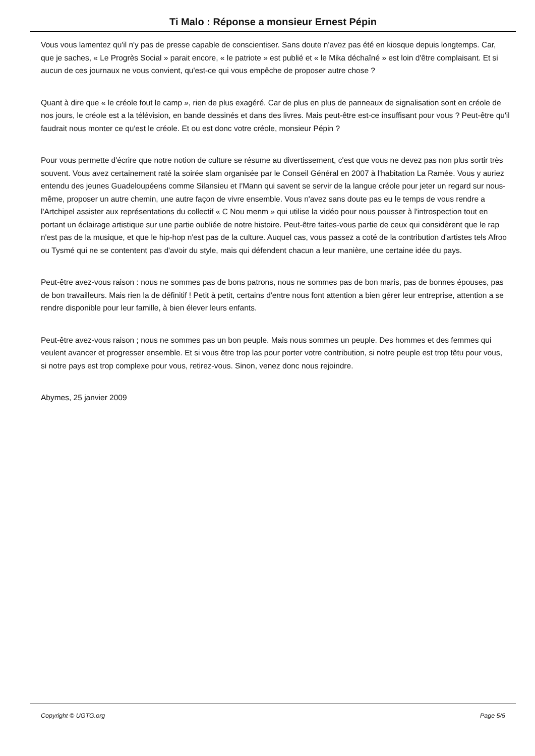Ti Malo : Réponse a monsieur Ernest Pépin
Vous vous lamentez qu'il n'y pas de presse capable de conscientiser. Sans doute n'avez pas été en kiosque depuis longtemps. Car, que je saches, « Le Progrès Social » parait encore, « le patriote » est publié et « le Mika déchaîné » est loin d'être complaisant. Et si aucun de ces journaux ne vous convient, qu'est-ce qui vous empêche de proposer autre chose ?
Quant à dire que « le créole fout le camp », rien de plus exagéré. Car de plus en plus de panneaux de signalisation sont en créole de nos jours, le créole est a la télévision, en bande dessinés et dans des livres. Mais peut-être est-ce insuffisant pour vous ? Peut-être qu'il faudrait nous monter ce qu'est le créole. Et ou est donc votre créole, monsieur Pépin ?
Pour vous permette d'écrire que notre notion de culture se résume au divertissement, c'est que vous ne devez pas non plus sortir très souvent. Vous avez certainement raté la soirée slam organisée par le Conseil Général en 2007 à l'habitation La Ramée. Vous y auriez entendu des jeunes Guadeloupéens comme Silansieu et I'Mann qui savent se servir de la langue créole pour jeter un regard sur nous-même, proposer un autre chemin, une autre façon de vivre ensemble. Vous n'avez sans doute pas eu le temps de vous rendre a l'Artchipel assister aux représentations du collectif « C Nou menm » qui utilise la vidéo pour nous pousser à l'introspection tout en portant un éclairage artistique sur une partie oubliée de notre histoire. Peut-être faites-vous partie de ceux qui considèrent que le rap n'est pas de la musique, et que le hip-hop n'est pas de la culture. Auquel cas, vous passez a coté de la contribution d'artistes tels Afroo ou Tysmé qui ne se contentent pas d'avoir du style, mais qui défendent chacun a leur manière, une certaine idée du pays.
Peut-être avez-vous raison : nous ne sommes pas de bons patrons, nous ne sommes pas de bon maris, pas de bonnes épouses, pas de bon travailleurs. Mais rien la de définitif ! Petit à petit, certains d'entre nous font attention a bien gérer leur entreprise, attention a se rendre disponible pour leur famille, à bien élever leurs enfants.
Peut-être avez-vous raison ; nous ne sommes pas un bon peuple. Mais nous sommes un peuple. Des hommes et des femmes qui veulent avancer et progresser ensemble. Et si vous être trop las pour porter votre contribution, si notre peuple est trop têtu pour vous, si notre pays est trop complexe pour vous, retirez-vous. Sinon, venez donc nous rejoindre.
Abymes, 25 janvier 2009
Copyright © UGTG.org Page 5/5